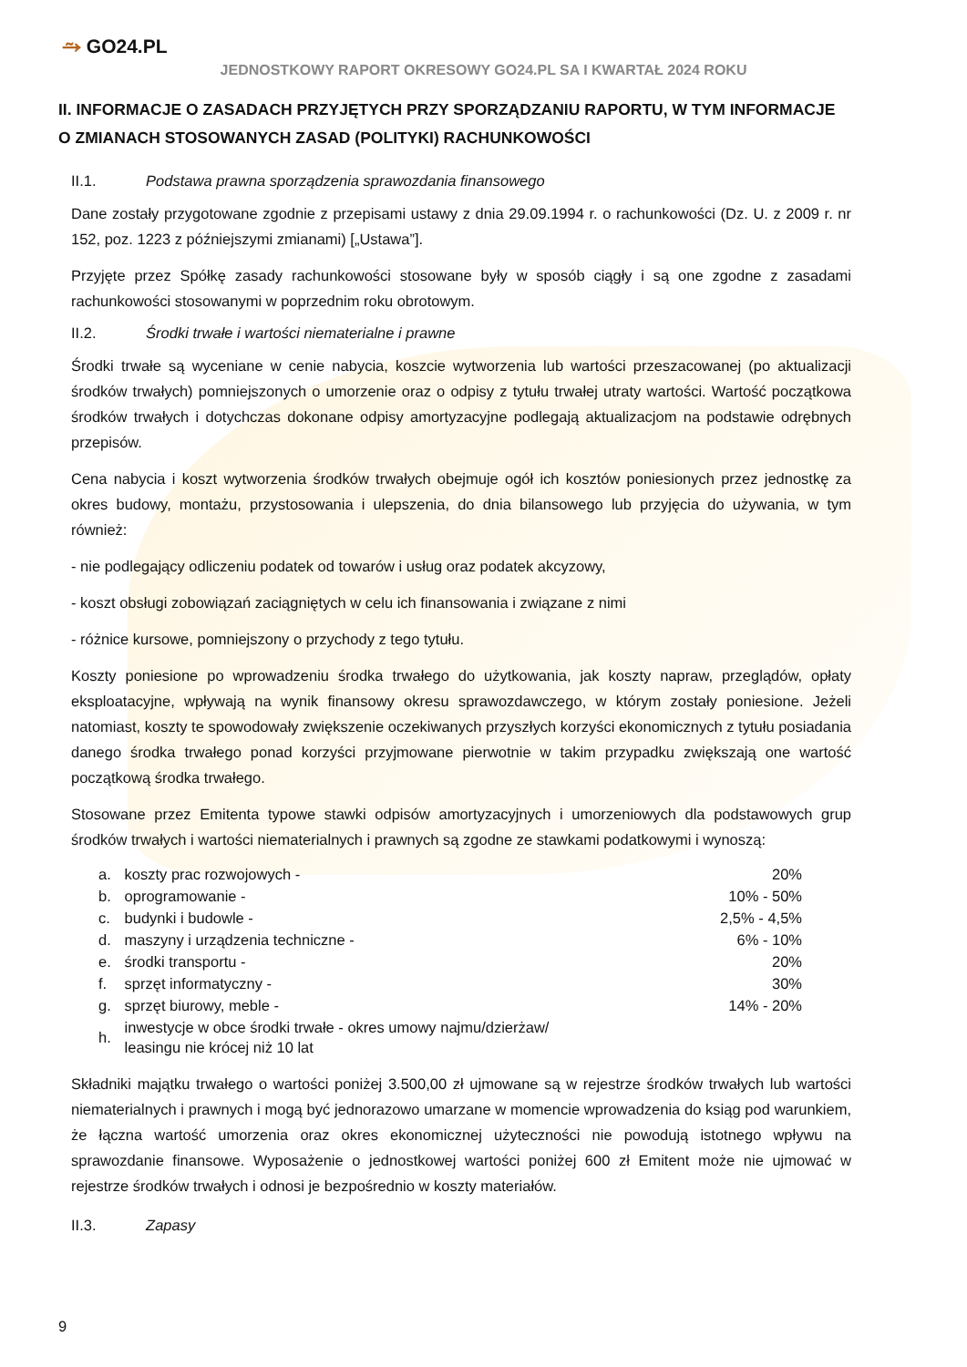⥲ GO24.PL
JEDNOSTKOWY RAPORT OKRESOWY GO24.PL SA I KWARTAŁ 2024 ROKU
II. INFORMACJE O ZASADACH PRZYJĘTYCH PRZY SPORZĄDZANIU RAPORTU, W TYM INFORMACJE O ZMIANACH STOSOWANYCH ZASAD (POLITYKI) RACHUNKOWOŚCI
II.1. Podstawa prawna sporządzenia sprawozdania finansowego
Dane zostały przygotowane zgodnie z przepisami ustawy z dnia 29.09.1994 r. o rachunkowości (Dz. U. z 2009 r. nr 152, poz. 1223 z późniejszymi zmianami) [„Ustawa”].
Przyjęte przez Spółkę zasady rachunkowości stosowane były w sposób ciągły i są one zgodne z zasadami rachunkowości stosowanymi w poprzednim roku obrotowym.
II.2. Środki trwałe i wartości niematerialne i prawne
Środki trwałe są wyceniane w cenie nabycia, koszcie wytworzenia lub wartości przeszacowanej (po aktualizacji środków trwałych) pomniejszonych o umorzenie oraz o odpisy z tytułu trwałej utraty wartości. Wartość początkowa środków trwałych i dotychczas dokonane odpisy amortyzacyjne podlegają aktualizacjom na podstawie odrębnych przepisów.
Cena nabycia i koszt wytworzenia środków trwałych obejmuje ogół ich kosztów poniesionych przez jednostkę za okres budowy, montażu, przystosowania i ulepszenia, do dnia bilansowego lub przyjęcia do używania, w tym również:
- nie podlegający odliczeniu podatek od towarów i usług oraz podatek akcyzowy,
- koszt obsługi zobowiązań zaciągniętych w celu ich finansowania i związane z nimi
- różnice kursowe, pomniejszony o przychody z tego tytułu.
Koszty poniesione po wprowadzeniu środka trwałego do użytkowania, jak koszty napraw, przeglądów, opłaty eksploatacyjne, wpływają na wynik finansowy okresu sprawozdawczego, w którym zostały poniesione. Jeżeli natomiast, koszty te spowodowały zwiększenie oczekiwanych przyszłych korzyści ekonomicznych z tytułu posiadania danego środka trwałego ponad korzyści przyjmowane pierwotnie w takim przypadku zwiększają one wartość początkową środka trwałego.
Stosowane przez Emitenta typowe stawki odpisów amortyzacyjnych i umorzeniowych dla podstawowych grup środków trwałych i wartości niematerialnych i prawnych są zgodne ze stawkami podatkowymi i wynoszą:
| a. | koszty prac rozwojowych - | 20% |
| b. | oprogramowanie - | 10% - 50% |
| c. | budynki i budowle - | 2,5% - 4,5% |
| d. | maszyny i urządzenia techniczne - | 6% - 10% |
| e. | środki transportu - | 20% |
| f. | sprzęt informatyczny - | 30% |
| g. | sprzęt biurowy, meble - | 14% - 20% |
| h. | inwestycje w obce środki trwałe - okres umowy najmu/dzierżaw/ leasingu nie krócej niż 10 lat | |
Składniki majątku trwałego o wartości poniżej 3.500,00 zł ujmowane są w rejestrze środków trwałych lub wartości niematerialnych i prawnych i mogą być jednorazowo umarzane w momencie wprowadzenia do ksiąg pod warunkiem, że łączna wartość umorzenia oraz okres ekonomicznej użyteczności nie powodują istotnego wpływu na sprawozdanie finansowe. Wyposażenie o jednostkowej wartości poniżej 600 zł Emitent może nie ujmować w rejestrze środków trwałych i odnosi je bezpośrednio w koszty materiałów.
II.3. Zapasy
9